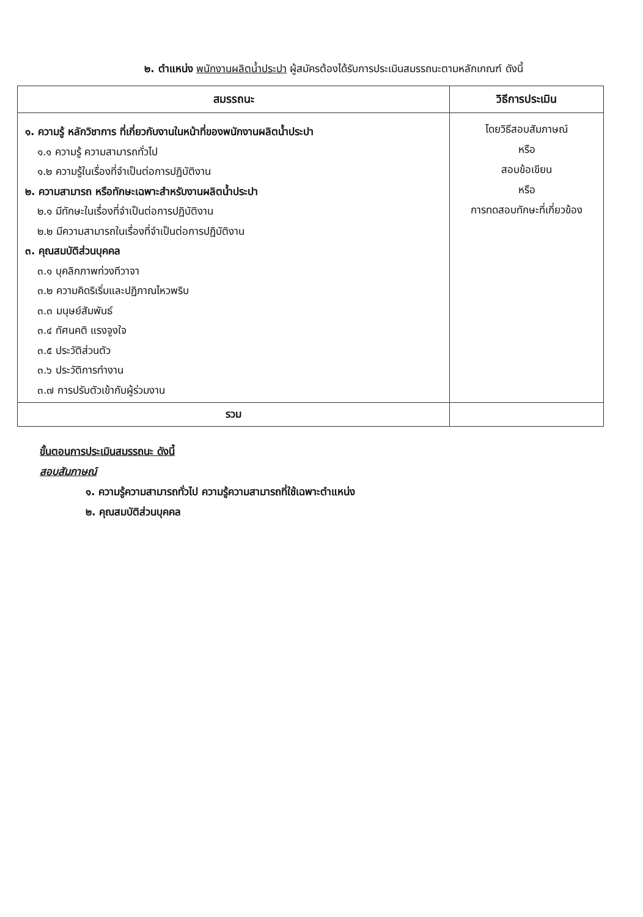๒. ตำแหน่ง พนักงานผลิตน้ำประปา ผู้สมัครต้องได้รับการประเมินสมรรถนะตามหลักเกณฑ์ ดังนี้
| สมรรถนะ | วิธีการประเมิน |
| --- | --- |
| ๑. ความรู้ หลักวิชาการ ที่เกี่ยวกับงานในหน้าที่ของพนักงานผลิตน้ำประปา ๑.๑ ความรู้ ความสามารถทั่วไป ๑.๒ ความรู้ในเรื่องที่จำเป็นต่อการปฏิบัติงาน ๒. ความสามารถ หรือทักษะเฉพาะสำหรับงานผลิตน้ำประปา ๒.๑ มีทักษะในเรื่องที่จำเป็นต่อการปฏิบัติงาน ๒.๒ มีความสามารถในเรื่องที่จำเป็นต่อการปฏิบัติงาน ๓. คุณสมบัติส่วนบุคคล ๓.๑ บุคลิกภาพท่วงทีวาจา ๓.๒ ความคิดริเริ่มและปฏิภาณไหวพริบ ๓.๓ มนุษย์สัมพันธ์ ๓.๔ ทัศนคติ แรงจูงใจ ๓.๕ ประวัติส่วนตัว ๓.๖ ประวัติการทำงาน ๓.๗ การปรับตัวเข้ากับผู้ร่วมงาน | โดยวิธีสอบสัมภาษณ์ หรือ สอบข้อเขียน หรือ การทดสอบทักษะที่เกี่ยวข้อง |
| รวม | |
ขั้นตอนการประเมินสมรรถนะ ดังนี้
สอบสัมภาษณ์
๑. ความรู้ความสามารถทั่วไป ความรู้ความสามารถที่ใช้เฉพาะตำแหน่ง
๒. คุณสมบัติส่วนบุคคล